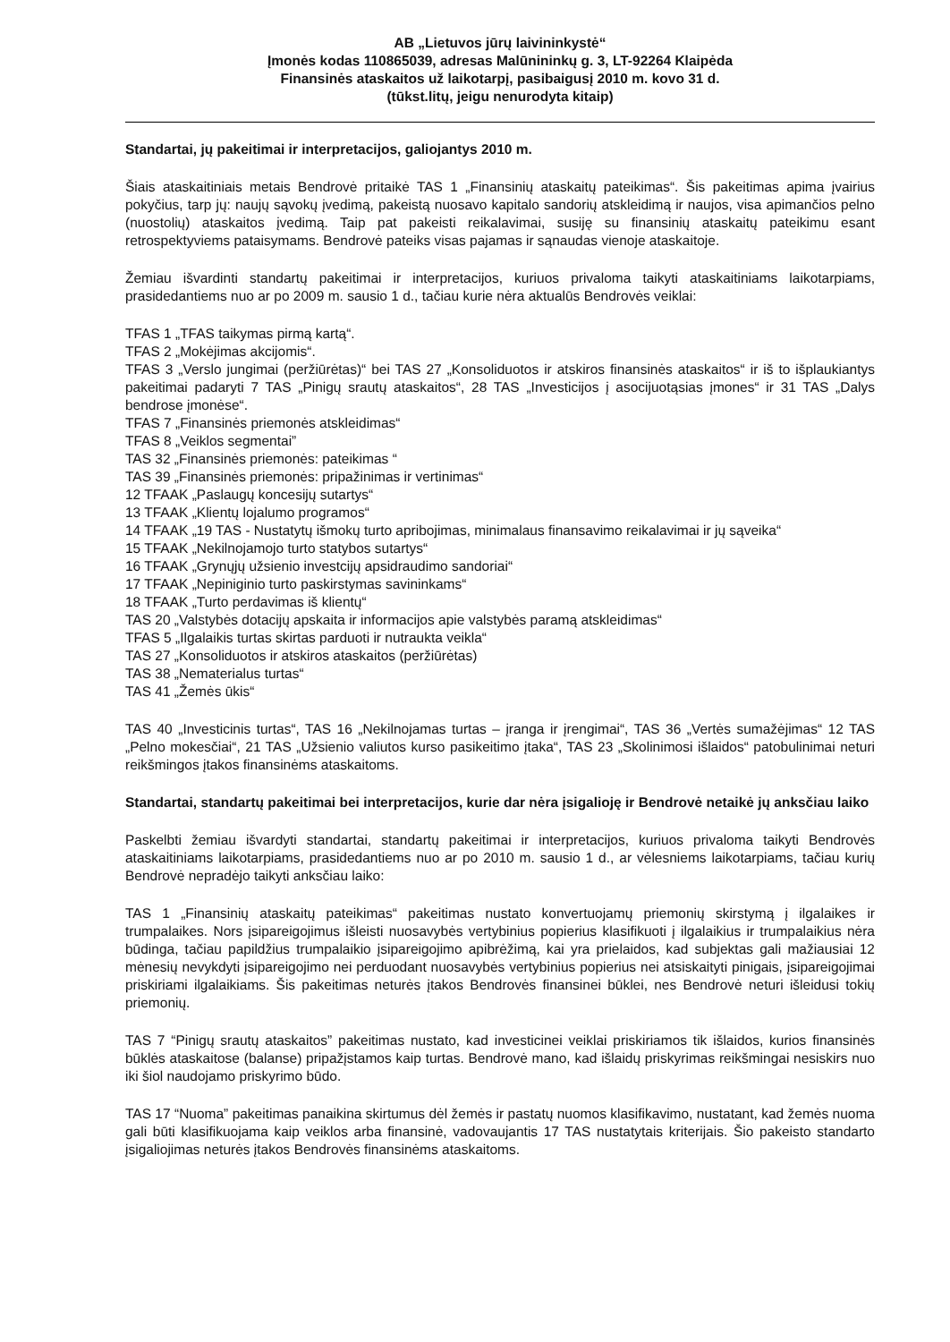AB „Lietuvos jūrų laivininkystė“
Įmonės kodas 110865039, adresas Malūnininkų g. 3, LT-92264 Klaipėda
Finansinės ataskaitos už laikotarpį, pasibaigusį 2010 m. kovo 31 d.
(tūkst.litų, jeigu nenurodyta kitaip)
Standartai, jų pakeitimai ir interpretacijos, galiojantys 2010 m.
Šiais ataskaitiniais metais Bendrovė pritaikė TAS 1 „Finansinių ataskaitų pateikimas“. Šis pakeitimas apima įvairius pokyčius, tarp jų: naujų sąvokų įvedimą, pakeistą nuosavo kapitalo sandorių atskleidimą ir naujos, visa apimančios pelno (nuostolių) ataskaitos įvedimą. Taip pat pakeisti reikalavimai, susiję su finansinių ataskaitų pateikimu esant retrospektyviems pataisymams. Bendrovė pateiks visas pajamas ir sąnaudas vienoje ataskaitoje.
Žemiau išvardinti standartų pakeitimai ir interpretacijos, kuriuos privaloma taikyti ataskaitiniams laikotarpiams, prasidedantiems nuo ar po 2009 m. sausio 1 d., tačiau kurie nėra aktualūs Bendrovės veiklai:
TFAS 1 „TFAS taikymas pirmą kartą“.
TFAS 2 „Mokėjimas akcijomis“.
TFAS 3 „Verslo jungimai (peržiūrėtas)“ bei TAS 27 „Konsoliduotos ir atskiros finansinės ataskaitos“ ir iš to išplaukiantys pakeitimai padaryti 7 TAS „Pinigų srautų ataskaitos“, 28 TAS „Investicijos į asocijuotąsias įmones“ ir 31 TAS „Dalys bendrose įmonėse“.
TFAS 7 „Finansinės priemonės atskleidimas“
TFAS 8 „Veiklos segmentai”
TAS 32 „Finansinės priemonės: pateikimas “
TAS 39 „Finansinės priemonės: pripažinimas ir vertinimas“
12 TFAAK „Paslaugų koncesijų sutartys“
13 TFAAK „Klientų lojalumo programos“
14 TFAAK „19 TAS - Nustatytų išmokų turto apribojimas, minimalaus finansavimo reikalavimai ir jų sąveika“
15 TFAAK „Nekilnojamojo turto statybos sutartys“
16 TFAAK „Grynųjų užsienio investcijų apsidraudimo sandoriai“
17 TFAAK „Nepiniginio turto paskirstymas savininkams“
18 TFAAK „Turto perdavimas iš klientų“
TAS 20 „Valstybės dotacijų apskaita ir informacijos apie valstybės paramą atskleidimas“
TFAS 5 „Ilgalaikis turtas skirtas parduoti ir nutraukta veikla“
TAS 27 „Konsoliduotos ir atskiros ataskaitos (peržiūrėtas)
TAS 38 „Nematerialus turtas“
TAS 41 „Žemės ūkis“
TAS 40 „Investicinis turtas“, TAS 16 „Nekilnojamas turtas – įranga ir įrengimai“, TAS 36 „Vertės sumažėjimas“ 12 TAS „Pelno mokesčiai“, 21 TAS „Užsienio valiutos kurso pasikeitimo įtaka“, TAS 23 „Skolinimosi išlaidos“ patobulinimai neturi reikšmingos įtakos finansinėms ataskaitoms.
Standartai, standartų pakeitimai bei interpretacijos, kurie dar nėra įsigalioję ir Bendrovė netaikė jų anksčiau laiko
Paskelbti žemiau išvardyti standartai, standartų pakeitimai ir interpretacijos, kuriuos privaloma taikyti Bendrovės ataskaitiniams laikotarpiams, prasidedantiems nuo ar po 2010 m. sausio 1 d., ar vėlesniems laikotarpiams, tačiau kurių Bendrovė nepradėjo taikyti anksčiau laiko:
TAS 1 „Finansinių ataskaitų pateikimas“ pakeitimas nustato konvertuojamų priemonių skirstymą į ilgalaikes ir trumpalaikes. Nors įsipareigojimus išleisti nuosavybės vertybinius popierius klasifikuoti į ilgalaikius ir trumpalaikius nėra būdinga, tačiau papildžius trumpalaikio įsipareigojimo apibrėžimą, kai yra prielaidos, kad subjektas gali mažiausiai 12 mėnesių nevykdyti įsipareigojimo nei perduodant nuosavybės vertybinius popierius nei atsiskaityti pinigais, įsipareigojimai priskiriami ilgalaikiams. Šis pakeitimas neturės įtakos Bendrovės finansinei būklei, nes Bendrovė neturi išleidusi tokių priemonių.
TAS 7 “Pinigų srautų ataskaitos” pakeitimas nustato, kad investicinei veiklai priskiriamos tik išlaidos, kurios finansinės būklės ataskaitose (balanse) pripažįstamos kaip turtas. Bendrovė mano, kad išlaidų priskyrimas reikšmingai nesiskirs nuo iki šiol naudojamo priskyrimo būdo.
TAS 17 “Nuoma” pakeitimas panaikina skirtumus dėl žemės ir pastatų nuomos klasifikavimo, nustatant, kad žemės nuoma gali būti klasifikuojama kaip veiklos arba finansinė, vadovaujantis 17 TAS nustatytais kriterijais. Šio pakeisto standarto įsigaliojimas neturės įtakos Bendrovės finansinėms ataskaitoms.